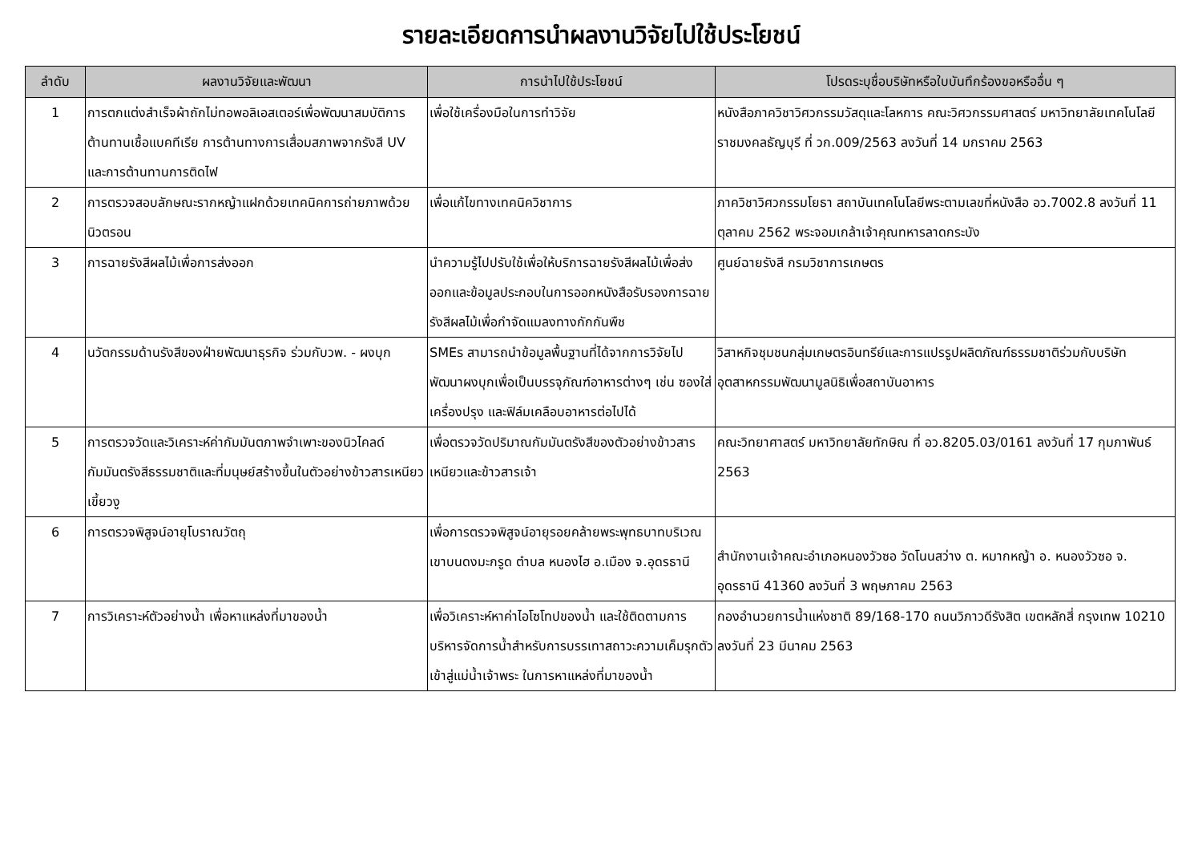รายละเอียดการนำผลงานวิจัยไปใช้ประโยชน์
| ลำดับ | ผลงานวิจัยและพัฒนา | การนำไปใช้ประโยชน์ | โปรดระบุชื่อบริษัทหรือใบบันทึกร้องขอหรืออื่น ๆ |
| --- | --- | --- | --- |
| 1 | การตกแต่งสำเร็จผ้าถักไม่ทอพอลิเอสเตอร์เพื่อพัฒนาสมบัติการต้านทานเชื้อแบคทีเรีย การต้านทางการเสื่อมสภาพจากรังสี UV และการต้านทานการติดไฟ | เพื่อใช้เครื่องมือในการทำวิจัย | หนังสือภาควิชาวิศวกรรมวัสดุและโลหการ คณะวิศวกรรมศาสตร์ มหาวิทยาลัยเทคโนโลยีราชมงคลธัญบุรี ที่ วก.009/2563 ลงวันที่ 14 มกราคม 2563 |
| 2 | การตรวจสอบลักษณะรากหญ้าแฝกด้วยเทคนิคการถ่ายภาพด้วยนิวตรอน | เพื่อแก้ไขทางเทคนิควิชาการ | ภาควิชาวิศวกรรมโยธา สถาบันเทคโนโลยีพระตามเลขที่หนังสือ อว.7002.8 ลงวันที่ 11 ตุลาคม 2562 พระจอมเกล้าเจ้าคุณทหารลาดกระบัง |
| 3 | การฉายรังสีผลไม้เพื่อการส่งออก | นำความรู้ไปปรับใช้เพื่อให้บริการฉายรังสีผลไม้เพื่อส่งออกและข้อมูลประกอบในการออกหนังสือรับรองการฉายรังสีผลไม้เพื่อกำจัดแมลงทางกักกันพืช | ศูนย์ฉายรังสี กรมวิชาการเกษตร |
| 4 | นวัตกรรมด้านรังสีของฝ่ายพัฒนาธุรกิจ ร่วมกับวพ. - ผงบุก | SMEs สามารถนำข้อมูลพื้นฐานที่ได้จากการวิจัยไปพัฒนาผงบุกเพื่อเป็นบรรจุภัณฑ์อาหารต่างๆ เช่น ซองใส่เครื่องปรุง และฟิล์มเคลือบอาหารต่อไปได้ | วิสาหกิจชุมชนกลุ่มเกษตรอินทรีย์และการแปรรูปผลิตภัณฑ์ธรรมชาติร่วมกับบริษัทอุตสาหกรรมพัฒนามูลนิธิเพื่อสถาบันอาหาร |
| 5 | การตรวจวัดและวิเคราะห์ค่ากัมมันตภาพจำเพาะของนิวไคลด์กัมมันตรังสีธรรมชาติและที่มนุษย์สร้างขึ้นในตัวอย่างข้าวสารเหนียวเขี้ยวงู | เพื่อตรวจวัดปริมาณกัมมันตรังสีของตัวอย่างข้าวสารเหนียวและข้าวสารเจ้า | คณะวิทยาศาสตร์ มหาวิทยาลัยทักษิณ ที่ อว.8205.03/0161 ลงวันที่ 17 กุมภาพันธ์ 2563 |
| 6 | การตรวจพิสูจน์อายุโบราณวัตถุ | เพื่อการตรวจพิสูจน์อายุรอยคล้ายพระพุทธบาทบริเวณเขาบนดงมะกรูด ตำบล หนองไฮ อ.เมือง จ.อุดรธานี | สำนักงานเจ้าคณะอำเภอหนองวัวซอ วัดโนนสว่าง ต. หมากหญ้า อ. หนองวัวซอ จ. อุดรธานี 41360 ลงวันที่ 3 พฤษภาคม 2563 |
| 7 | การวิเคราะห์ตัวอย่างน้ำ เพื่อหาแหล่งที่มาของน้ำ | เพื่อวิเคราะห์หาค่าไอโซโทปของน้ำ และใช้ติดตามการบริหารจัดการน้ำสำหรับการบรรเทาสถาวะความเค็มรุกตัวเข้าสู่แม่น้ำเจ้าพระ ในการหาแหล่งที่มาของน้ำ | กองอำนวยการน้ำแห่งชาติ 89/168-170 ถนนวิภาวดีรังสิต เขตหลักสี่ กรุงเทพ 10210 ลงวันที่ 23 มีนาคม 2563 |